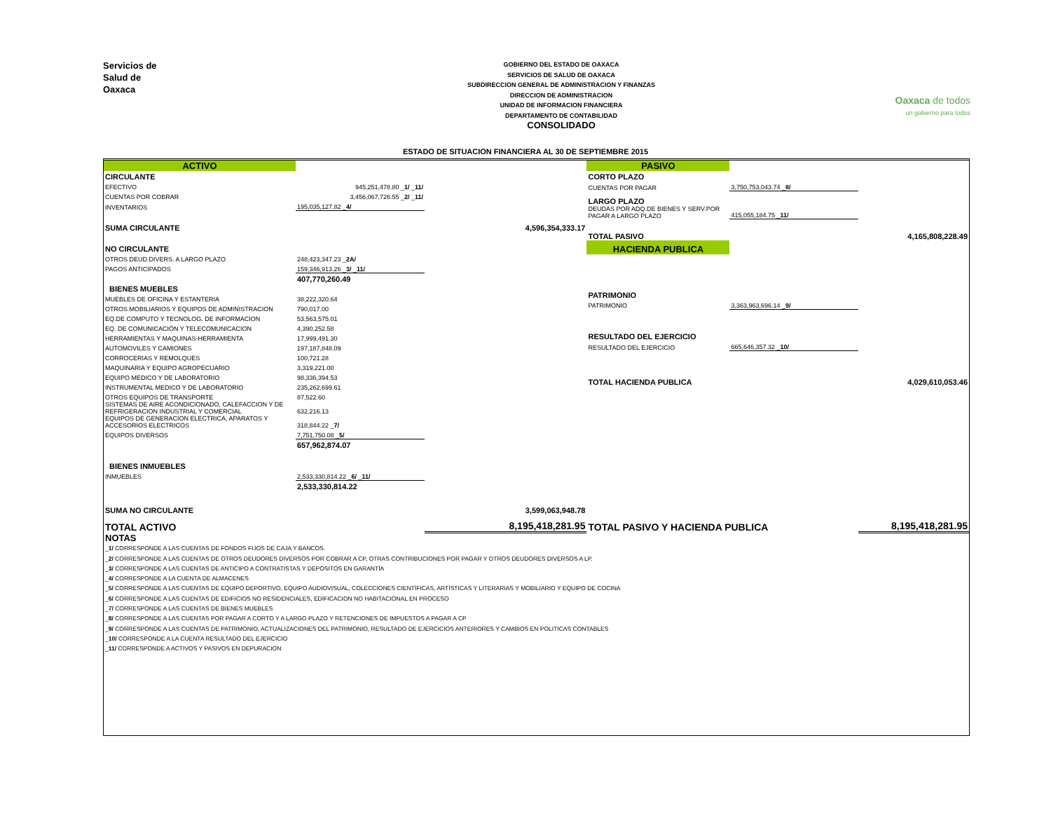Servicios de
Salud de
Oaxaca
GOBIERNO DEL ESTADO DE OAXACA
SERVICIOS DE SALUD DE OAXACA
SUBDIRECCION GENERAL DE ADMINISTRACION Y FINANZAS
DIRECCION DE ADMINISTRACION
UNIDAD DE INFORMACION FINANCIERA
DEPARTAMENTO DE CONTABILIDAD
CONSOLIDADO
Oaxaca de todos
un gobierno para todos
ESTADO DE SITUACION FINANCIERA AL 30 DE SEPTIEMBRE 2015
| ACTIVO | | |
| CIRCULANTE | | |
| EFECTIVO | 945,251,478.80 _ 1/ _ 11/ | |
| CUENTAS POR COBRAR | 3,456,067,726.55 _ 2/ _ 11/ | |
| INVENTARIOS | 195,035,127.82 _ 4/ | |
| SUMA CIRCULANTE | | 4,596,354,333.17 |
| NO CIRCULANTE | | |
| OTROS DEUD.DIVERS. A LARGO PLAZO | 248,423,347.23 _ 2A/ | |
| PAGOS ANTICIPADOS | 159,346,913.26 _ 3/ _ 11/ | |
| | 407,770,260.49 | |
| BIENES MUEBLES | | |
| MUEBLES DE OFICINA Y ESTANTERIA | 38,222,320.64 | |
| OTROS MOBILIARIOS Y EQUIPOS DE ADMINISTRACION | 790,017.00 | |
| EQ.DE COMPUTO Y TECNOLOG. DE INFORMACION | 53,563,575.01 | |
| EQ. DE COMUNICACIÓN Y TELECOMUNICACION | 4,390,252.58 | |
| HERRAMIENTAS Y MAQUINAS-HERRAMIENTA | 17,999,491.30 | |
| AUTOMOVILES Y CAMIONES | 197,187,848.09 | |
| CORROCERIAS Y REMOLQUES | 100,721.28 | |
| MAQUINARIA Y EQUIPO AGROPECUARIO | 3,319,221.00 | |
| EQUIPO MEDICO Y DE LABORATORIO | 98,336,394.53 | |
| INSTRUMENTAL MEDICO Y DE LABORATORIO | 235,262,699.61 | |
| OTROS EQUIPOS DE TRANSPORTE | 87,522.60 | |
| SISTEMAS DE AIRE ACONDICIONADO, CALEFACCION Y DE REFRIGERACION INDUSTRIAL Y COMERCIAL | 632,216.13 | |
| EQUIPOS DE GENERACION ELECTRICA, APARATOS Y ACCESORIOS ELECTRICOS | 318,844.22 _ 7/ | |
| EQUIPOS DIVERSOS | 7,751,750.08 _ 5/ | |
| | 657,962,874.07 | |
| BIENES INMUEBLES | | |
| INMUEBLES | 2,533,330,814.22 _ 6/ _ 11/ | |
| | 2,533,330,814.22 | |
| SUMA NO CIRCULANTE | | 3,599,063,948.78 |
| TOTAL ACTIVO | | 8,195,418,281.95 |
| PASIVO | | |
| CORTO PLAZO | | |
| CUENTAS POR PAGAR | 3,750,753,043.74 _ 8/ | |
| LARGO PLAZO | | |
| DEUDAS POR ADQ.DE BIENES Y SERV.POR PAGAR A LARGO PLAZO | 415,055,184.75 _ 11/ | |
| TOTAL PASIVO | | 4,165,808,228.49 |
| HACIENDA PUBLICA | | |
| PATRIMONIO | | |
| PATRIMONIO | 3,363,963,696.14 _ 9/ | |
| RESULTADO DEL EJERCICIO | | |
| RESULTADO DEL EJERCICIO | 665,646,357.32 _ 10/ | |
| TOTAL HACIENDA PUBLICA | | 4,029,610,053.46 |
| TOTAL PASIVO Y HACIENDA PUBLICA | | 8,195,418,281.95 |
NOTAS
_1/ CORRESPONDE A LAS CUENTAS DE FONDOS FIJOS DE CAJA Y BANCOS.
_2/ CORRESPONDE A LAS CUENTAS DE OTROS DEUDORES DIVERSOS POR COBRAR A CP, OTRAS CONTRIBUCIONES POR PAGAR Y OTROS DEUDORES DIVERSOS A LP.
_3/ CORRESPONDE A LAS CUENTAS DE ANTICIPO A CONTRATISTAS Y DEPÓSITOS EN GARANTÍA
_4/ CORRESPONDE A LA CUENTA DE ALMACENES
_5/ CORRESPONDE A LAS CUENTAS DE EQUIPO DEPORTIVO, EQUIPO AUDIOVISUAL, COLECCIONES CIENTÍFICAS, ARTÍSTICAS Y LITERARIAS Y MOBILIARIO Y EQUIPO DE COCINA
_6/ CORRESPONDE A LAS CUENTAS DE EDIFICIOS NO RESIDENCIALES, EDIFICACION NO HABITACIONAL EN PROCESO
_7/ CORRESPONDE A LAS CUENTAS DE BIENES MUEBLES
_8/ CORRESPONDE A LAS CUENTAS POR PAGAR A CORTO Y A LARGO PLAZO Y RETENCIONES DE IMPUESTOS A PAGAR A CP
_9/ CORRESPONDE A LAS CUENTAS DE PATRIMONIO, ACTUALIZACIONES DEL PATRIMONIO, RESULTADO DE EJERCICIOS ANTERIORES Y CAMBIOS EN POLITICAS CONTABLES
_10/ CORRESPONDE A LA CUENTA RESULTADO DEL EJERCICIO
_11/ CORRESPONDE A ACTIVOS Y PASIVOS EN DEPURACION